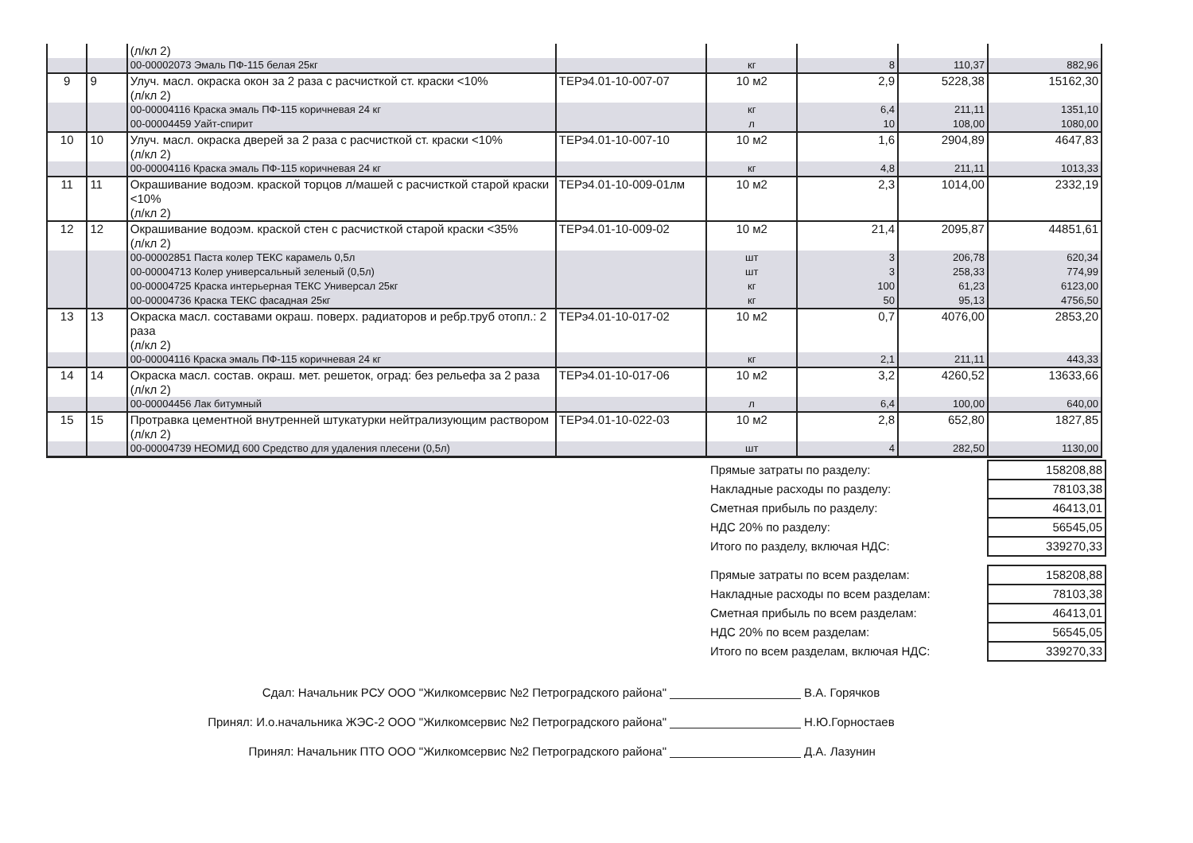| | | (л/кл 2) | | | | | |
| | | 00-00002073 Эмаль ПФ-115 белая 25кг | | кг | 8 | 110,37 | 882,96 |
| 9 | 9 | Улуч. масл. окраска окон за 2 раза с расчисткой ст. краски <10% (л/кл 2) | ТЕРэ4.01-10-007-07 | 10 м2 | 2,9 | 5228,38 | 15162,30 |
| | | 00-00004116 Краска эмаль ПФ-115 коричневая 24 кг | | кг | 6,4 | 211,11 | 1351,10 |
| | | 00-00004459 Уайт-спирит | | л | 10 | 108,00 | 1080,00 |
| 10 | 10 | Улуч. масл. окраска дверей за 2 раза с расчисткой ст. краски <10% (л/кл 2) | ТЕРэ4.01-10-007-10 | 10 м2 | 1,6 | 2904,89 | 4647,83 |
| | | 00-00004116 Краска эмаль ПФ-115 коричневая 24 кг | | кг | 4,8 | 211,11 | 1013,33 |
| 11 | 11 | Окрашивание водоэм. краской торцов л/машей с расчисткой старой краски <10% (л/кл 2) | ТЕРэ4.01-10-009-01лм | 10 м2 | 2,3 | 1014,00 | 2332,19 |
| 12 | 12 | Окрашивание водоэм. краской стен с расчисткой старой краски <35% (л/кл 2) | ТЕРэ4.01-10-009-02 | 10 м2 | 21,4 | 2095,87 | 44851,61 |
| | | 00-00002851 Паста колер ТЕКС карамель 0,5л | | шт | 3 | 206,78 | 620,34 |
| | | 00-00004713 Колер универсальный зеленый (0,5л) | | шт | 3 | 258,33 | 774,99 |
| | | 00-00004725 Краска интерьерная ТЕКС Универсал 25кг | | кг | 100 | 61,23 | 6123,00 |
| | | 00-00004736 Краска ТЕКС фасадная 25кг | | кг | 50 | 95,13 | 4756,50 |
| 13 | 13 | Окраска масл. составами окраш. поверх. радиаторов и ребр.труб отопл.: 2 раза (л/кл 2) | ТЕРэ4.01-10-017-02 | 10 м2 | 0,7 | 4076,00 | 2853,20 |
| | | 00-00004116 Краска эмаль ПФ-115 коричневая 24 кг | | кг | 2,1 | 211,11 | 443,33 |
| 14 | 14 | Окраска масл. состав. окраш. мет. решеток, оград: без рельефа за 2 раза (л/кл 2) | ТЕРэ4.01-10-017-06 | 10 м2 | 3,2 | 4260,52 | 13633,66 |
| | | 00-00004456 Лак битумный | | л | 6,4 | 100,00 | 640,00 |
| 15 | 15 | Протравка цементной внутренней штукатурки нейтрализующим раствором (л/кл 2) | ТЕРэ4.01-10-022-03 | 10 м2 | 2,8 | 652,80 | 1827,85 |
| | | 00-00004739 НЕОМИД 600 Средство для удаления плесени (0,5л) | | шт | 4 | 282,50 | 1130,00 |
| Прямые затраты по разделу: | 158208,88 |
| Накладные расходы по разделу: | 78103,38 |
| Сметная прибыль по разделу: | 46413,01 |
| НДС 20% по разделу: | 56545,05 |
| Итого по разделу, включая НДС: | 339270,33 |
| Прямые затраты по всем разделам: | 158208,88 |
| Накладные расходы по всем разделам: | 78103,38 |
| Сметная прибыль по всем разделам: | 46413,01 |
| НДС 20% по всем разделам: | 56545,05 |
| Итого по всем разделам, включая НДС: | 339270,33 |
Сдал: Начальник РСУ ООО "Жилкомсервис №2 Петроградского района" В.А. Горячков
Принял: И.о.начальника ЖЭС-2 ООО "Жилкомсервис №2 Петроградского района" Н.Ю.Горностаев
Принял: Начальник ПТО ООО "Жилкомсервис №2 Петроградского района" Д.А. Лазунин